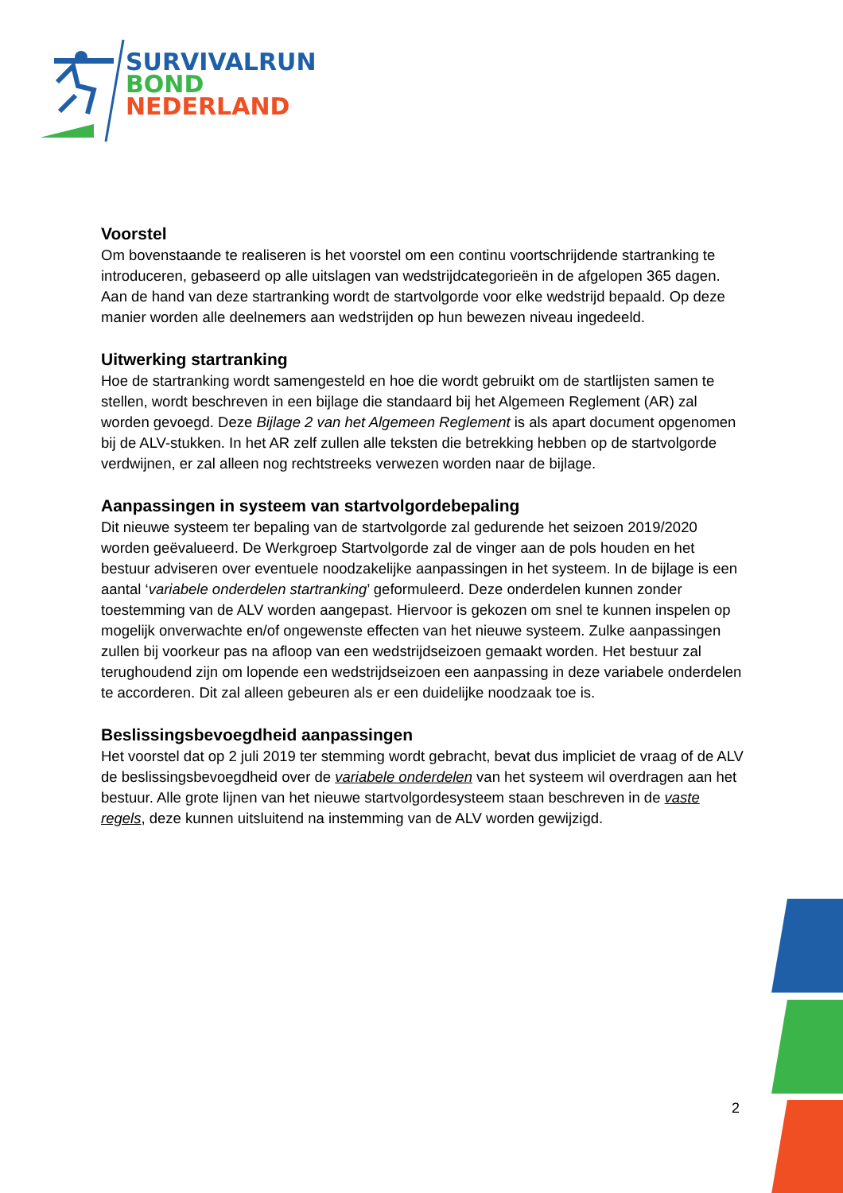SURVIVALRUN
BOND
NEDERLAND
Voorstel
Om bovenstaande te realiseren is het voorstel om een continu voortschrijdende startranking te introduceren, gebaseerd op alle uitslagen van wedstrijdcategorieën in de afgelopen 365 dagen. Aan de hand van deze startranking wordt de startvolgorde voor elke wedstrijd bepaald. Op deze manier worden alle deelnemers aan wedstrijden op hun bewezen niveau ingedeeld.
Uitwerking startranking
Hoe de startranking wordt samengesteld en hoe die wordt gebruikt om de startlijsten samen te stellen, wordt beschreven in een bijlage die standaard bij het Algemeen Reglement (AR) zal worden gevoegd. Deze Bijlage 2 van het Algemeen Reglement is als apart document opgenomen bij de ALV-stukken. In het AR zelf zullen alle teksten die betrekking hebben op de startvolgorde verdwijnen, er zal alleen nog rechtstreeks verwezen worden naar de bijlage.
Aanpassingen in systeem van startvolgordebepaling
Dit nieuwe systeem ter bepaling van de startvolgorde zal gedurende het seizoen 2019/2020 worden geëvalueerd. De Werkgroep Startvolgorde zal de vinger aan de pols houden en het bestuur adviseren over eventuele noodzakelijke aanpassingen in het systeem. In de bijlage is een aantal ‘variabele onderdelen startranking’ geformuleerd. Deze onderdelen kunnen zonder toestemming van de ALV worden aangepast. Hiervoor is gekozen om snel te kunnen inspelen op mogelijk onverwachte en/of ongewenste effecten van het nieuwe systeem. Zulke aanpassingen zullen bij voorkeur pas na afloop van een wedstrijdseizoen gemaakt worden. Het bestuur zal terughoudend zijn om lopende een wedstrijdseizoen een aanpassing in deze variabele onderdelen te accorderen. Dit zal alleen gebeuren als er een duidelijke noodzaak toe is.
Beslissingsbevoegdheid aanpassingen
Het voorstel dat op 2 juli 2019 ter stemming wordt gebracht, bevat dus impliciet de vraag of de ALV de beslissingsbevoegdheid over de variabele onderdelen van het systeem wil overdragen aan het bestuur. Alle grote lijnen van het nieuwe startvolgordesysteem staan beschreven in de vaste regels, deze kunnen uitsluitend na instemming van de ALV worden gewijzigd.
2